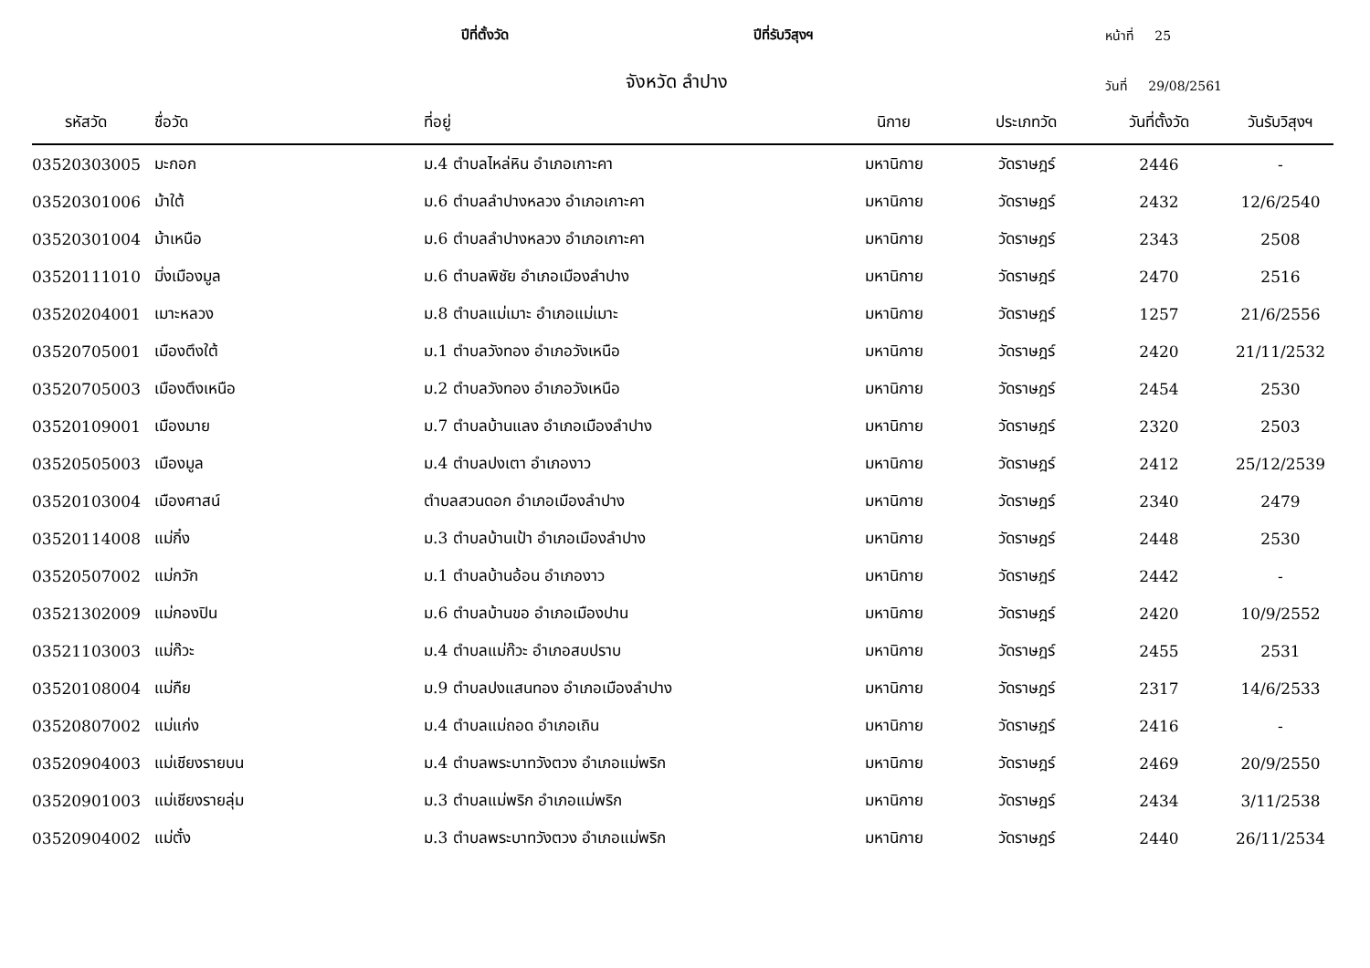ปีที่ตั้งวัด
ปีที่รับวิสุงฯ
หน้าที่ 25
จังหวัด ลำปาง
วันที่ 29/08/2561
| รหัสวัด | ชื่อวัด | ที่อยู่ | นิกาย | ประเภทวัด | วันที่ตั้งวัด | วันรับวิสุงฯ |
| --- | --- | --- | --- | --- | --- | --- |
| 03520303005 | มะกอก | ม.4 ตำบลไหล่หิน อำเภอเกาะคา | มหานิกาย | วัดราษฎร์ | 2446 | - |
| 03520301006 | ม้าใต้ | ม.6 ตำบลลำปางหลวง อำเภอเกาะคา | มหานิกาย | วัดราษฎร์ | 2432 | 12/6/2540 |
| 03520301004 | ม้าเหนือ | ม.6 ตำบลลำปางหลวง อำเภอเกาะคา | มหานิกาย | วัดราษฎร์ | 2343 | 2508 |
| 03520111010 | มิ่งเมืองมูล | ม.6 ตำบลพิชัย อำเภอเมืองลำปาง | มหานิกาย | วัดราษฎร์ | 2470 | 2516 |
| 03520204001 | เมาะหลวง | ม.8 ตำบลแม่เมาะ อำเภอแม่เมาะ | มหานิกาย | วัดราษฎร์ | 1257 | 21/6/2556 |
| 03520705001 | เมืองตึงใต้ | ม.1 ตำบลวังทอง อำเภอวังเหนือ | มหานิกาย | วัดราษฎร์ | 2420 | 21/11/2532 |
| 03520705003 | เมืองตึงเหนือ | ม.2 ตำบลวังทอง อำเภอวังเหนือ | มหานิกาย | วัดราษฎร์ | 2454 | 2530 |
| 03520109001 | เมืองมาย | ม.7 ตำบลบ้านแลง อำเภอเมืองลำปาง | มหานิกาย | วัดราษฎร์ | 2320 | 2503 |
| 03520505003 | เมืองมูล | ม.4 ตำบลปงเตา อำเภองาว | มหานิกาย | วัดราษฎร์ | 2412 | 25/12/2539 |
| 03520103004 | เมืองศาสน์ | ตำบลสวนดอก อำเภอเมืองลำปาง | มหานิกาย | วัดราษฎร์ | 2340 | 2479 |
| 03520114008 | แม่กิ๋ง | ม.3 ตำบลบ้านเป้า อำเภอเมืองลำปาง | มหานิกาย | วัดราษฎร์ | 2448 | 2530 |
| 03520507002 | แม่กวัก | ม.1 ตำบลบ้านอ้อน อำเภองาว | มหานิกาย | วัดราษฎร์ | 2442 | - |
| 03521302009 | แม่กองปิน | ม.6 ตำบลบ้านขอ อำเภอเมืองปาน | มหานิกาย | วัดราษฎร์ | 2420 | 10/9/2552 |
| 03521103003 | แม่ก๊วะ | ม.4 ตำบลแม่ก๊วะ อำเภอสบปราบ | มหานิกาย | วัดราษฎร์ | 2455 | 2531 |
| 03520108004 | แม่กืย | ม.9 ตำบลปงแสนทอง อำเภอเมืองลำปาง | มหานิกาย | วัดราษฎร์ | 2317 | 14/6/2533 |
| 03520807002 | แม่แก่ง | ม.4 ตำบลแม่ถอด อำเภอเถิน | มหานิกาย | วัดราษฎร์ | 2416 | - |
| 03520904003 | แม่เชียงรายบน | ม.4 ตำบลพระบาทวังตวง อำเภอแม่พริก | มหานิกาย | วัดราษฎร์ | 2469 | 20/9/2550 |
| 03520901003 | แม่เชียงรายลุ่ม | ม.3 ตำบลแม่พริก อำเภอแม่พริก | มหานิกาย | วัดราษฎร์ | 2434 | 3/11/2538 |
| 03520904002 | แม่ตั๋ง | ม.3 ตำบลพระบาทวังตวง อำเภอแม่พริก | มหานิกาย | วัดราษฎร์ | 2440 | 26/11/2534 |